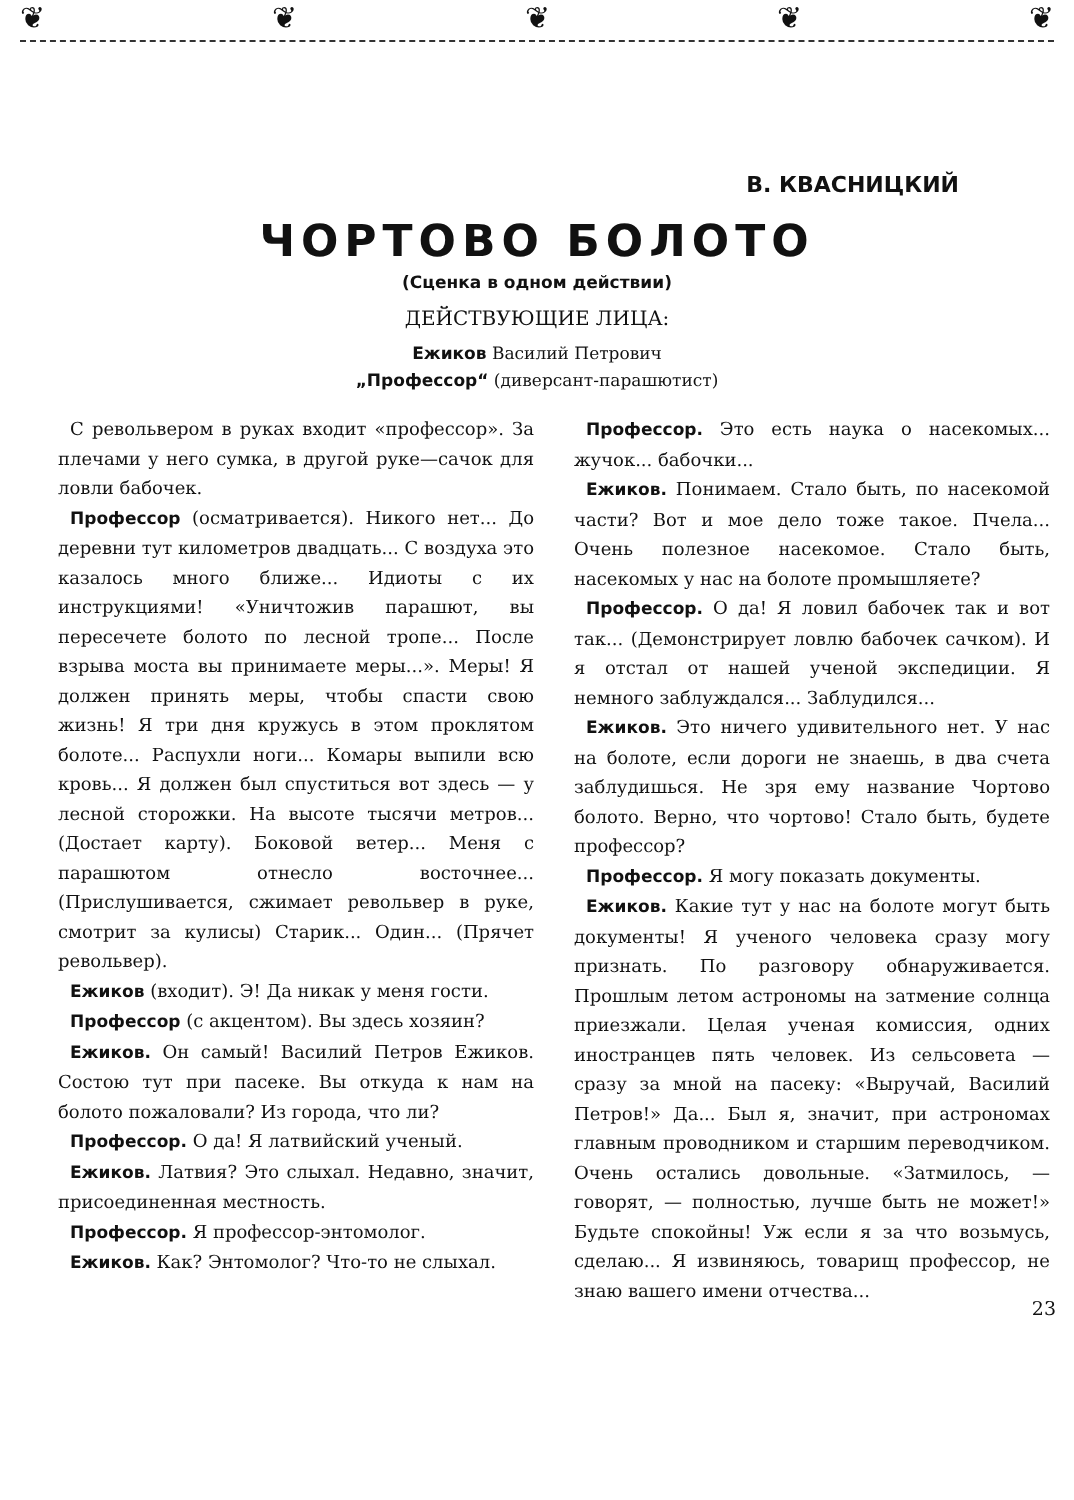❦ ❦ ❦ ❦ ❦
В. КВАСНИЦКИЙ
ЧОРТОВО БОЛОТО
(Сценка в одном действии)
ДЕЙСТВУЮЩИЕ ЛИЦА:
Ежиков Василий Петрович
„Профессор“ (диверсант-парашютист)
С револьвером в руках входит «профессор». За плечами у него сумка, в другой руке—сачок для ловли бабочек.
Профессор (осматривается). Никого нет... До деревни тут километров двадцать... С воздуха это казалось много ближе... Идиоты с их инструкциями! «Уничтожив парашют, вы пересечете болото по лесной тропе... После взрыва моста вы принимаете меры...». Меры! Я должен принять меры, чтобы спасти свою жизнь! Я три дня кружусь в этом проклятом болоте... Распухли ноги... Комары выпили всю кровь... Я должен был спуститься вот здесь — у лесной сторожки. На высоте тысячи метров... (Достает карту). Боковой ветер... Меня с парашютом отнесло восточнее... (Прислушивается, сжимает револьвер в руке, смотрит за кулисы) Старик... Один... (Прячет револьвер).
Ежиков (входит). Э! Да никак у меня гости.
Профессор (с акцентом). Вы здесь хозяин?
Ежиков. Он самый! Василий Петров Ежиков. Состою тут при пасеке. Вы откуда к нам на болото пожаловали? Из города, что ли?
Профессор. О да! Я латвийский ученый.
Ежиков. Латвия? Это слыхал. Недавно, значит, присоединенная местность.
Профессор. Я профессор-энтомолог.
Ежиков. Как? Энтомолог? Что-то не слыхал.
Профессор. Это есть наука о насекомых... жучок... бабочки...
Ежиков. Понимаем. Стало быть, по насекомой части? Вот и мое дело тоже такое. Пчела... Очень полезное насекомое. Стало быть, насекомых у нас на болоте промышляете?
Профессор. О да! Я ловил бабочек так и вот так... (Демонстрирует ловлю бабочек сачком). И я отстал от нашей ученой экспедиции. Я немного заблуждался... Заблудился...
Ежиков. Это ничего удивительного нет. У нас на болоте, если дороги не знаешь, в два счета заблудишься. Не зря ему название Чортово болото. Верно, что чортово! Стало быть, будете профессор?
Профессор. Я могу показать документы.
Ежиков. Какие тут у нас на болоте могут быть документы! Я ученого человека сразу могу признать. По разговору обнаруживается. Прошлым летом астрономы на затмение солнца приезжали. Целая ученая комиссия, одних иностранцев пять человек. Из сельсовета — сразу за мной на пасеку: «Выручай, Василий Петров!» Да... Был я, значит, при астрономах главным проводником и старшим переводчиком. Очень остались довольные. «Затмилось, — говорят, — полностью, лучше быть не может!» Будьте спокойны! Уж если я за что возьмусь, сделаю... Я извиняюсь, товарищ профессор, не знаю вашего имени отчества...
23